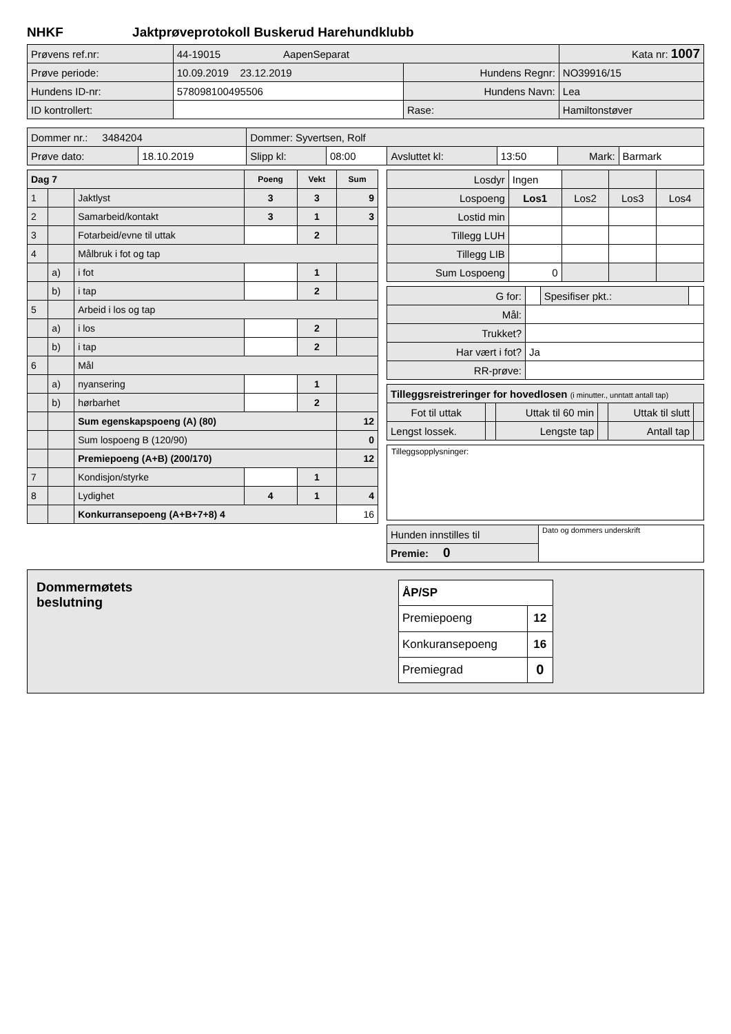NHKF Jaktprøveprotokoll Buskerud Harehundklubb
| Prøvens ref.nr: | 44-19015 AapenSeparat | | Kata nr: 1007 |
| Prøve periode: | 10.09.2019 23.12.2019 | Hundens Regnr: | NO39916/15 |
| Hundens ID-nr: | 578098100495506 | Hundens Navn: | Lea |
| ID kontrollert: | | Rase: | Hamiltonstøver |
| Dommer nr.: 3484204 | | Dommer: Syvertsen, Rolf | | | | | |
| Prøve dato: | 18.10.2019 | Slipp kl: | 08:00 | Avsluttet kl: | 13:50 | Mark: | Barmark |
| Dag 7 | | | Poeng | Vekt | Sum |
| --- | --- | --- | --- | --- | --- |
| 1 | | Jaktlyst | 3 | 3 | 9 |
| 2 | | Samarbeid/kontakt | 3 | 1 | 3 |
| 3 | | Fotarbeid/evne til uttak | | 2 | |
| 4 | | Målbruk i fot og tap | | | |
| | a) | i fot | | 1 | |
| | b) | i tap | | 2 | |
| 5 | | Arbeid i los og tap | | | |
| | a) | i los | | 2 | |
| | b) | i tap | | 2 | |
| 6 | | Mål | | | |
| | a) | nyansering | | 1 | |
| | b) | hørbarhet | | 2 | |
| | | Sum egenskapspoeng (A) (80) | | | 12 |
| | | Sum lospoeng B (120/90) | | | 0 |
| | | Premiepoeng (A+B) (200/170) | | | 12 |
| 7 | | Kondisjon/styrke | | 1 | |
| 8 | | Lydighet | 4 | 1 | 4 |
| | | Konkurransepoeng (A+B+7+8) 4 | | | 16 |
| Losdyr | Ingen | | | |
| Lospoeng | Los1 | Los2 | Los3 | Los4 |
| Lostid min | | | | |
| Tillegg LUH | | | | |
| Tillegg LIB | | | | |
| Sum Lospoeng | 0 | | | |
| G for: | | Spesifiser pkt.: | |
| Mål: | | | |
| Trukket? | | | |
| Har vært i fot? | Ja | | |
| RR-prøve: | | | |
| Tilleggsreistreringer for hovedlosen (i minutter., unntatt antall tap) | | | | | |
| Fot til uttak | | Uttak til 60 min | | Uttak til slutt | |
| Lengst lossek. | | Lengste tap | | Antall tap | |
Tilleggsopplysninger:
| Hunden innstilles til | Dato og dommers underskrift |
| Premie: 0 | |
Dommermøtets
beslutning
| ÅP/SP | |
| --- | --- |
| Premiepoeng | 12 |
| Konkuransepoeng | 16 |
| Premiegrad | 0 |